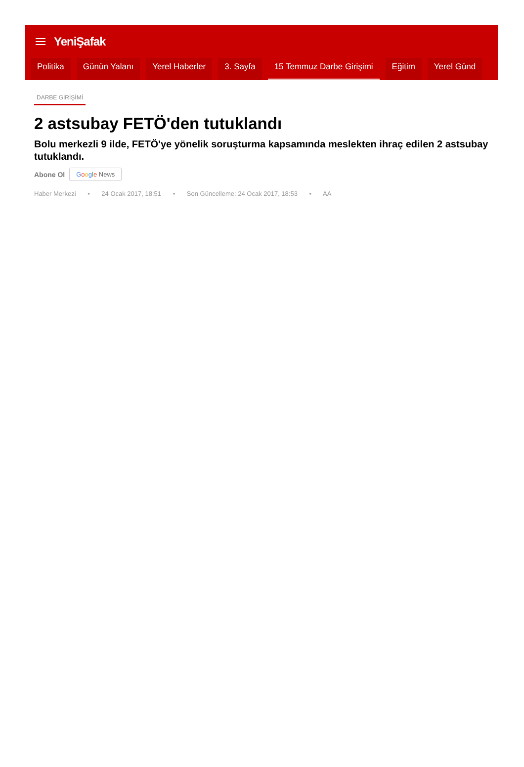YeniŞafak
Politika Günün Yalanı Yerel Haberler 3. Sayfa 15 Temmuz Darbe Girişimi Eğitim Yerel Günd
DARBE GİRİŞİMİ
2 astsubay FETÖ'den tutuklandı
Bolu merkezli 9 ilde, FETÖ'ye yönelik soruşturma kapsamında meslekten ihraç edilen 2 astsubay tutuklandı.
Abone Ol Google News
Haber Merkezi • 24 Ocak 2017, 18:51 • Son Güncelleme: 24 Ocak 2017, 18:53 • AA